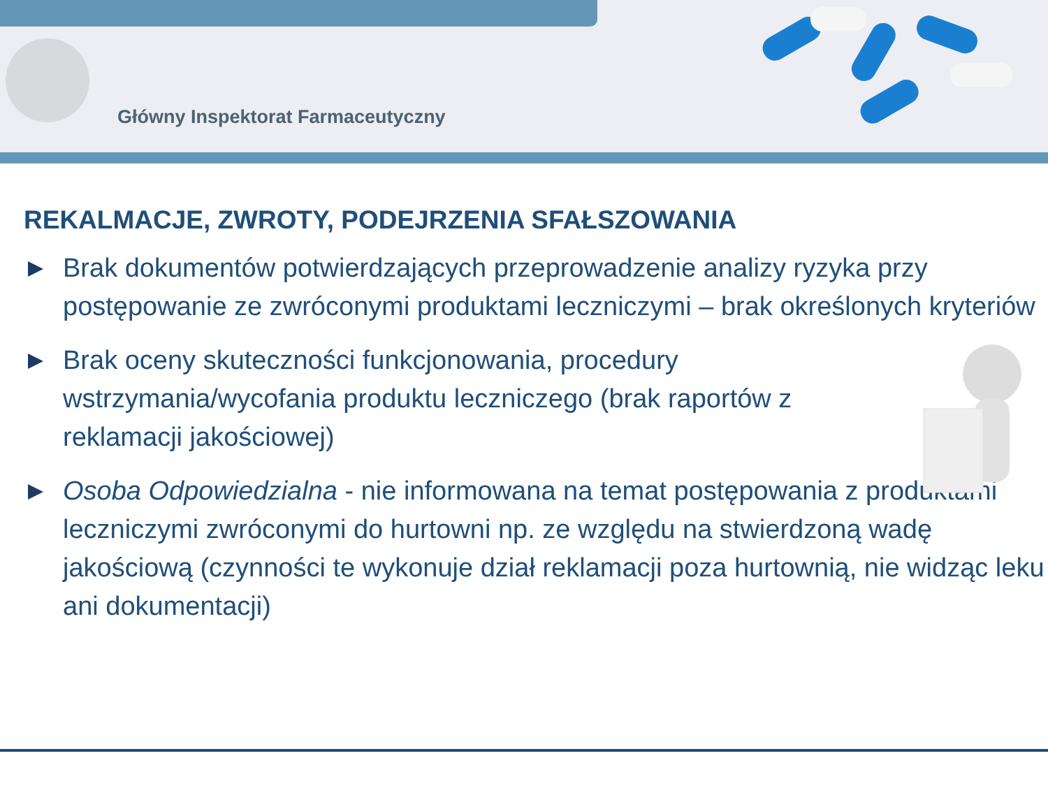Główny Inspektorat Farmaceutyczny
REKALMACJE, ZWROTY, PODEJRZENIA SFAŁSZOWANIA
Brak dokumentów potwierdzających przeprowadzenie analizy ryzyka przy postępowanie ze zwróconymi produktami leczniczymi – brak określonych kryteriów
Brak oceny skuteczności funkcjonowania, procedury wstrzymania/wycofania produktu leczniczego (brak raportów z reklamacji jakościowej)
Osoba Odpowiedzialna - nie informowana na temat postępowania z produktami leczniczymi zwróconymi do hurtowni np. ze względu na stwierdzoną wadę jakościową (czynności te wykonuje dział reklamacji poza hurtownią, nie widząc leku ani dokumentacji)